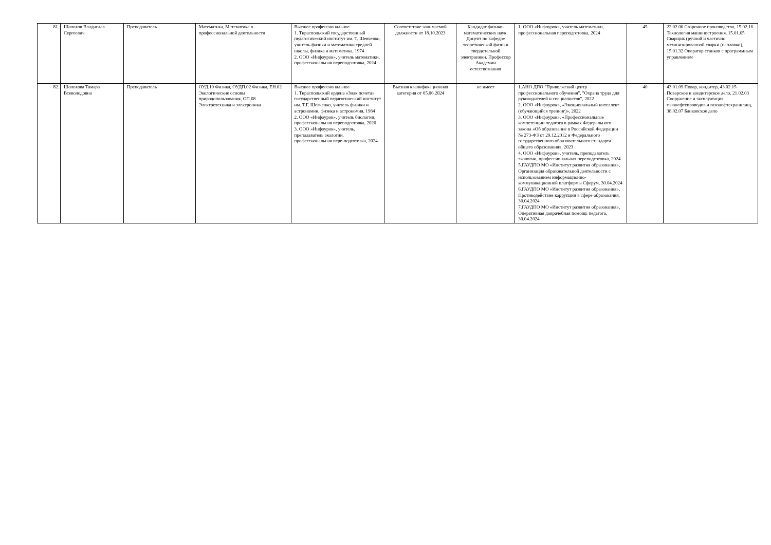| 81. | Шолохов Владислав Сергеевич | Преподаватель | Математика, Математика в профессиональной деятельности | Высшее профессиональное 1. Тираспольский государственный педагогический институт им. Т. Шевченко, учитель физики и математики средней школы, физика и математика, 1974 2. ООО «Инфоурок», учитель математики, профессиональная переподготовка, 2024 | Соответствие занимаемой должности от 18.10.2023 | Кандидат физико-математических наук. Доцент по кафедре теоретической физики твердотельной электроники. Профессор Академии естествознания | 1. ООО «Инфоурок», учитель математики, профессиональная переподготовка, 2024 | 45 | 22.02.06 Сварочное производство, 15.02.16 Технология машиностроения, 15.01.05 Сварщик (ручной и частично механизированной сварки (наплавки), 15.01.32 Оператор станков с программным управлением |
| 82. | Шолохова Тамара Всеволодовна | Преподаватель | ОУД.10 Физика, ОУДП.02 Физика, ЕН.02 Экологические основы природопользования, ОП.08 Электротехника и электроника | Высшее профессиональное 1. Тираспольский ордена «Знак почета» государственный педагогический институт им. Т.Г. Шевченко, учитель физики и астрономии, физика и астрономия, 1984 2. ООО «Инфоурок», учитель биологии, профессиональная переподготовка, 2020 3. ООО «Инфоурок», учитель, преподаватель экологии, профессиональная пере-подготовка, 2024 | Высшая квалификационная категория от 05.06.2024 | не имеет | 1.АНО ДПО "Приволжский центр профессионального обучения", "Охрана труда для руководителей и специалистов", 2022 2. ООО «Инфоурок», «Эмоциональный интеллект (обучающийся тренинг)», 2022 3. ООО «Инфоурок», «Профессиональные компетенции педагога в рамках Федерального закона «Об образование в Российской Федерации № 273-ФЗ от 29.12.2012 и Федерального государственного образовательного стандарта общего образования», 2023 4. ООО «Инфоурок», учитель, преподаватель экологии, профессиональная переподготовка, 2024 5.ГАУДПО МО «Институт развития образования», Организация образовательной деятельности с использованием информационно-коммуникационной платформы Сферум, 30.04.2024 6.ГАУДПО МО «Институт развития образования», Противодействие коррупции в сфере образования, 30.04.2024 7.ГАУДПО МО «Институт развития образования», Оперативная доврачебная помощь педагога, 30.04.2024 | 40 | 43.01.09 Повар, кондитер, 43.02.15 Поварское и кондитерское дело, 21.02.03 Сооружение и эксплуатация газонефтепроводов и газонефтехранилищ, 38.02.07 Банковское дело |